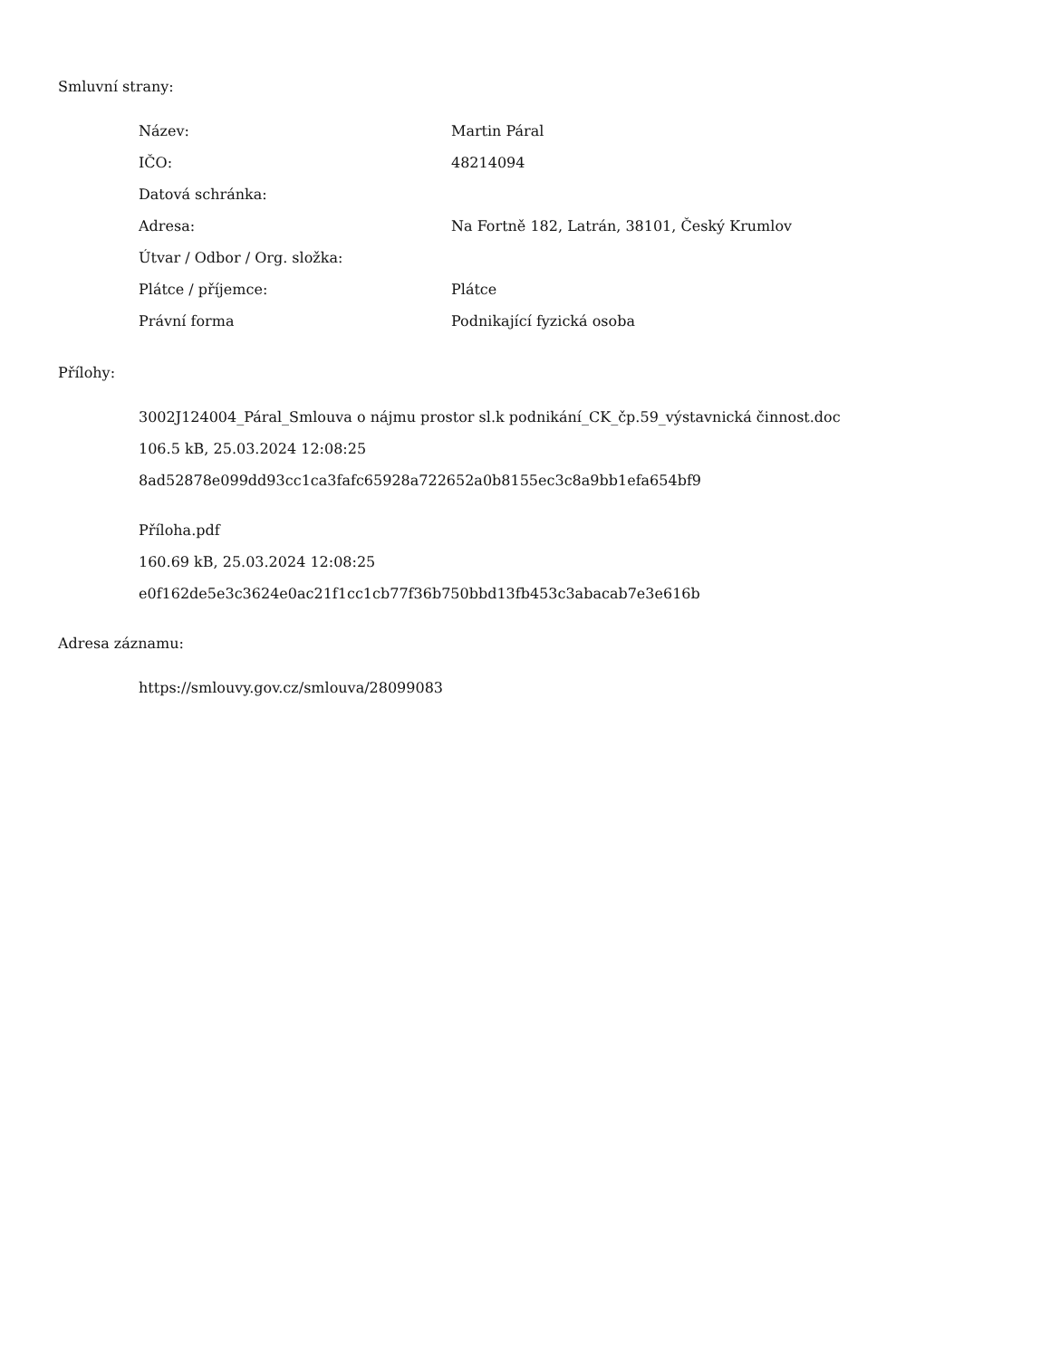Smluvní strany:
| Název: | Martin Páral |
| IČO: | 48214094 |
| Datová schránka: | |
| Adresa: | Na Fortně 182, Latrán, 38101, Český Krumlov |
| Útvar / Odbor / Org. složka: | |
| Plátce / příjemce: | Plátce |
| Právní forma | Podnikající fyzická osoba |
Přílohy:
3002J124004_Páral_Smlouva o nájmu prostor sl.k podnikání_CK_čp.59_výstavnická činnost.doc
106.5 kB, 25.03.2024 12:08:25
8ad52878e099dd93cc1ca3fafc65928a722652a0b8155ec3c8a9bb1efa654bf9
Příloha.pdf
160.69 kB, 25.03.2024 12:08:25
e0f162de5e3c3624e0ac21f1cc1cb77f36b750bbd13fb453c3abacab7e3e616b
Adresa záznamu:
https://smlouvy.gov.cz/smlouva/28099083